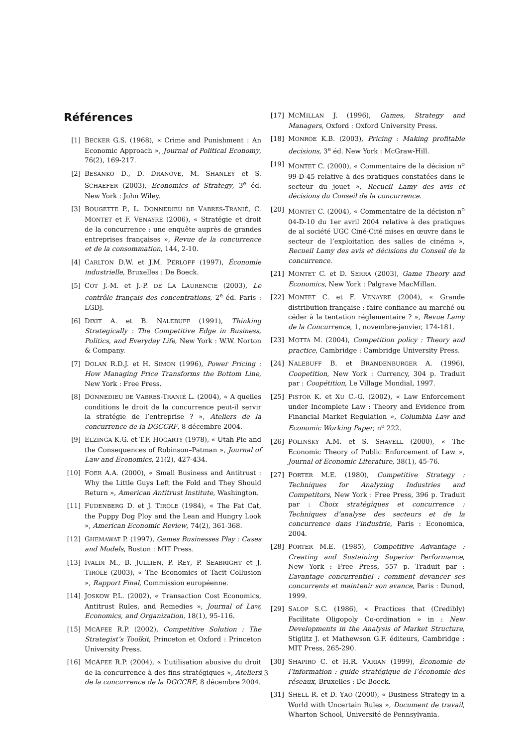Références
[1] BECKER G.S. (1968), « Crime and Punishment : An Economic Approach », Journal of Political Economy, 76(2), 169-217.
[2] BESANKO D., D. DRANOVE, M. SHANLEY et S. SCHAEFER (2003), Economics of Strategy, 3<sup>e</sup> éd. New York : John Wiley.
[3] BOUGETTE P., L. DONNEDIEU DE VABRES-TRANIÉ, C. MONTET et F. VENAYRE (2006), « Stratégie et droit de la concurrence : une enquête auprès de grandes entreprises françaises », Revue de la concurrence et de la consommation, 144, 2-10.
[4] CARLTON D.W. et J.M. PERLOFF (1997), Économie industrielle, Bruxelles : De Boeck.
[5] COT J.-M. et J.-P. DE LA LAURENCIE (2003), Le contrôle français des concentrations, 2<sup>e</sup> éd. Paris : LGDJ.
[6] DIXIT A. et B. NALEBUFF (1991), Thinking Strategically : The Competitive Edge in Business, Politics, and Everyday Life, New York : W.W. Norton & Company.
[7] DOLAN R.D.J. et H. SIMON (1996), Power Pricing : How Managing Price Transforms the Bottom Line, New York : Free Press.
[8] DONNEDIEU DE VABRES-TRANIÉ L. (2004), « A quelles conditions le droit de la concurrence peut-il servir la stratégie de l’entreprise ? », Ateliers de la concurrence de la DGCCRF, 8 décembre 2004.
[9] ELZINGA K.G. et T.F. HOGARTY (1978), « Utah Pie and the Consequences of Robinson–Patman », Journal of Law and Economics, 21(2), 427-434.
[10] FOER A.A. (2000), « Small Business and Antitrust : Why the Little Guys Left the Fold and They Should Return », American Antitrust Institute, Washington.
[11] FUDENBERG D. et J. TIROLE (1984), « The Fat Cat, the Puppy Dog Ploy and the Lean and Hungry Look », American Economic Review, 74(2), 361-368.
[12] GHEMAWAT P. (1997), Games Businesses Play : Cases and Models, Boston : MIT Press.
[13] IVALDI M., B. JULLIEN, P. REY, P. SEABRIGHT et J. TIROLE (2003), « The Economics of Tacit Collusion », Rapport Final, Commission européenne.
[14] JOSKOW P.L. (2002), « Transaction Cost Economics, Antitrust Rules, and Remedies », Journal of Law, Economics, and Organization, 18(1), 95-116.
[15] MCAFEE R.P. (2002), Competitive Solution : The Strategist’s Toolkit, Princeton et Oxford : Princeton University Press.
[16] MCAFEE R.P. (2004), « L’utilisation abusive du droit de la concurrence à des fins stratégiques », Ateliers de la concurrence de la DGCCRF, 8 décembre 2004.
[17] MCMILLAN J. (1996), Games, Strategy and Managers, Oxford : Oxford University Press.
[18] MONROE K.B. (2003), Pricing : Making profitable decisions, 3<sup>e</sup> éd. New York : McGraw-Hill.
[19] MONTET C. (2000), « Commentaire de la décision n<sup>o</sup> 99-D-45 relative à des pratiques constatées dans le secteur du jouet », Recueil Lamy des avis et décisions du Conseil de la concurrence.
[20] MONTET C. (2004), « Commentaire de la décision n<sup>o</sup> 04-D-10 du 1er avril 2004 relative à des pratiques de al société UGC Ciné-Cité mises en œuvre dans le secteur de l’exploitation des salles de cinéma », Recueil Lamy des avis et décisions du Conseil de la concurrence.
[21] MONTET C. et D. SERRA (2003), Game Theory and Economics, New York : Palgrave MacMillan.
[22] MONTET C. et F. VENAYRE (2004), « Grande distribution française : faire confiance au marché ou céder à la tentation réglementaire ? », Revue Lamy de la Concurrence, 1, novembre-janvier, 174-181.
[23] MOTTA M. (2004), Competition policy : Theory and practice, Cambridge : Cambridge University Press.
[24] NALEBUFF B. et BRANDENBURGER A. (1996), Coopetition, New York : Currency, 304 p. Traduit par : Coopétition, Le Village Mondial, 1997.
[25] PISTOR K. et XU C.-G. (2002), « Law Enforcement under Incomplete Law : Theory and Evidence from Financial Market Regulation », Columbia Law and Economic Working Paper, n<sup>o</sup> 222.
[26] POLINSKY A.M. et S. SHAVELL (2000), « The Economic Theory of Public Enforcement of Law », Journal of Economic Literature, 38(1), 45-76.
[27] PORTER M.E. (1980), Competitive Strategy : Techniques for Analyzing Industries and Competitors, New York : Free Press, 396 p. Traduit par : Choix stratégiques et concurrence : Techniques d’analyse des secteurs et de la concurrence dans l’industrie, Paris : Economica, 2004.
[28] PORTER M.E. (1985), Competitive Advantage : Creating and Sustaining Superior Performance, New York : Free Press, 557 p. Traduit par : L’avantage concurrentiel : comment devancer ses concurrents et maintenir son avance, Paris : Dunod, 1999.
[29] SALOP S.C. (1986), « Practices that (Credibly) Facilitate Oligopoly Co-ordination » in : New Developments in the Analysis of Market Structure, Stiglitz J. et Mathewson G.F. éditeurs, Cambridge : MIT Press, 265-290.
[30] SHAPIRO C. et H.R. VARIAN (1999), Économie de l’information : guide stratégique de l’économie des réseaux, Bruxelles : De Boeck.
[31] SHELL R. et D. YAO (2000), « Business Strategy in a World with Uncertain Rules », Document de travail, Wharton School, Université de Pennsylvania.
13